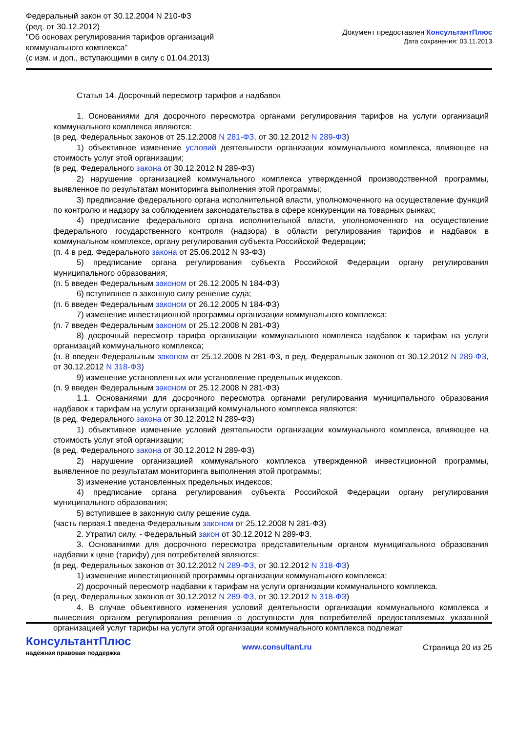Федеральный закон от 30.12.2004 N 210-ФЗ
(ред. от 30.12.2012)
"Об основах регулирования тарифов организаций
коммунального комплекса"
(с изм. и доп., вступающими в силу с 01.04.2013)
Документ предоставлен КонсультантПлюс
Дата сохранения: 03.11.2013
Статья 14. Досрочный пересмотр тарифов и надбавок
1. Основаниями для досрочного пересмотра органами регулирования тарифов на услуги организаций коммунального комплекса являются:
(в ред. Федеральных законов от 25.12.2008 N 281-ФЗ, от 30.12.2012 N 289-ФЗ)
1) объективное изменение условий деятельности организации коммунального комплекса, влияющее на стоимость услуг этой организации;
(в ред. Федерального закона от 30.12.2012 N 289-ФЗ)
2) нарушение организацией коммунального комплекса утвержденной производственной программы, выявленное по результатам мониторинга выполнения этой программы;
3) предписание федерального органа исполнительной власти, уполномоченного на осуществление функций по контролю и надзору за соблюдением законодательства в сфере конкуренции на товарных рынках;
4) предписание федерального органа исполнительной власти, уполномоченного на осуществление федерального государственного контроля (надзора) в области регулирования тарифов и надбавок в коммунальном комплексе, органу регулирования субъекта Российской Федерации;
(п. 4 в ред. Федерального закона от 25.06.2012 N 93-ФЗ)
5) предписание органа регулирования субъекта Российской Федерации органу регулирования муниципального образования;
(п. 5 введен Федеральным законом от 26.12.2005 N 184-ФЗ)
6) вступившее в законную силу решение суда;
(п. 6 введен Федеральным законом от 26.12.2005 N 184-ФЗ)
7) изменение инвестиционной программы организации коммунального комплекса;
(п. 7 введен Федеральным законом от 25.12.2008 N 281-ФЗ)
8) досрочный пересмотр тарифа организации коммунального комплекса надбавок к тарифам на услуги организаций коммунального комплекса;
(п. 8 введен Федеральным законом от 25.12.2008 N 281-ФЗ, в ред. Федеральных законов от 30.12.2012 N 289-ФЗ, от 30.12.2012 N 318-ФЗ)
9) изменение установленных или установление предельных индексов.
(п. 9 введен Федеральным законом от 25.12.2008 N 281-ФЗ)
1.1. Основаниями для досрочного пересмотра органами регулирования муниципального образования надбавок к тарифам на услуги организаций коммунального комплекса являются:
(в ред. Федерального закона от 30.12.2012 N 289-ФЗ)
1) объективное изменение условий деятельности организации коммунального комплекса, влияющее на стоимость услуг этой организации;
(в ред. Федерального закона от 30.12.2012 N 289-ФЗ)
2) нарушение организацией коммунального комплекса утвержденной инвестиционной программы, выявленное по результатам мониторинга выполнения этой программы;
3) изменение установленных предельных индексов;
4) предписание органа регулирования субъекта Российской Федерации органу регулирования муниципального образования;
5) вступившее в законную силу решение суда.
(часть первая.1 введена Федеральным законом от 25.12.2008 N 281-ФЗ)
2. Утратил силу. - Федеральный закон от 30.12.2012 N 289-ФЗ.
3. Основаниями для досрочного пересмотра представительным органом муниципального образования надбавки к цене (тарифу) для потребителей являются:
(в ред. Федеральных законов от 30.12.2012 N 289-ФЗ, от 30.12.2012 N 318-ФЗ)
1) изменение инвестиционной программы организации коммунального комплекса;
2) досрочный пересмотр надбавки к тарифам на услуги организации коммунального комплекса.
(в ред. Федеральных законов от 30.12.2012 N 289-ФЗ, от 30.12.2012 N 318-ФЗ)
4. В случае объективного изменения условий деятельности организации коммунального комплекса и вынесения органом регулирования решения о доступности для потребителей предоставляемых указанной организацией услуг тарифы на услуги этой организации коммунального комплекса подлежат
КонсультантПлюс
надежная правовая поддержка
www.consultant.ru Страница 20 из 25